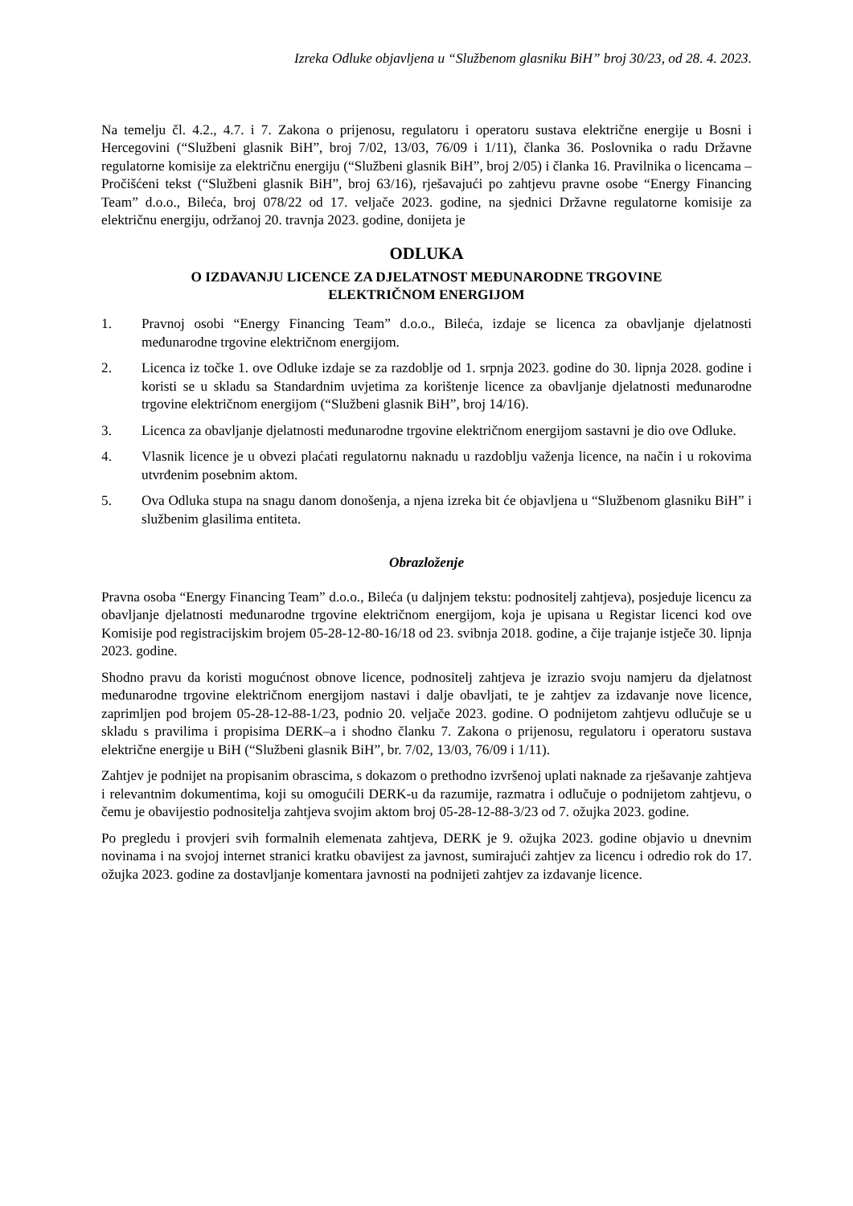Izreka Odluke objavljena u “Službenom glasniku BiH” broj 30/23, od 28. 4. 2023.
Na temelju čl. 4.2., 4.7. i 7. Zakona o prijenosu, regulatoru i operatoru sustava električne energije u Bosni i Hercegovini (“Službeni glasnik BiH”, broj 7/02, 13/03, 76/09 i 1/11), članka 36. Poslovnika o radu Državne regulatorne komisije za električnu energiju (“Službeni glasnik BiH”, broj 2/05) i članka 16. Pravilnika o licencama – Pročišćeni tekst (“Službeni glasnik BiH”, broj 63/16), rješavajući po zahtjevu pravne osobe “Energy Financing Team” d.o.o., Bileća, broj 078/22 od 17. veljače 2023. godine, na sjednici Državne regulatorne komisije za električnu energiju, održanoj 20. travnja 2023. godine, donijeta je
ODLUKA
O IZDAVANJU LICENCE ZA DJELATNOST MEĐUNARODNE TRGOVINE
ELEKTRIČNOM ENERGIJOM
1. Pravnoj osobi “Energy Financing Team” d.o.o., Bileća, izdaje se licenca za obavljanje djelatnosti međunarodne trgovine električnom energijom.
2. Licenca iz točke 1. ove Odluke izdaje se za razdoblje od 1. srpnja 2023. godine do 30. lipnja 2028. godine i koristi se u skladu sa Standardnim uvjetima za korištenje licence za obavljanje djelatnosti međunarodne trgovine električnom energijom (“Službeni glasnik BiH”, broj 14/16).
3. Licenca za obavljanje djelatnosti međunarodne trgovine električnom energijom sastavni je dio ove Odluke.
4. Vlasnik licence je u obvezi plaćati regulatornu naknadu u razdoblju važenja licence, na način i u rokovima utvrđenim posebnim aktom.
5. Ova Odluka stupa na snagu danom donošenja, a njena izreka bit će objavljena u “Službenom glasniku BiH” i službenim glasilima entiteta.
Obrazloženje
Pravna osoba “Energy Financing Team” d.o.o., Bileća (u daljnjem tekstu: podnositelj zahtjeva), posjeduje licencu za obavljanje djelatnosti međunarodne trgovine električnom energijom, koja je upisana u Registar licenci kod ove Komisije pod registracijskim brojem 05-28-12-80-16/18 od 23. svibnja 2018. godine, a čije trajanje istječe 30. lipnja 2023. godine.
Shodno pravu da koristi mogućnost obnove licence, podnositelj zahtjeva je izrazio svoju namjeru da djelatnost međunarodne trgovine električnom energijom nastavi i dalje obavljati, te je zahtjev za izdavanje nove licence, zaprimljen pod brojem 05-28-12-88-1/23, podnio 20. veljače 2023. godine. O podnijetom zahtjevu odlučuje se u skladu s pravilima i propisima DERK–a i shodno članku 7. Zakona o prijenosu, regulatoru i operatoru sustava električne energije u BiH (“Službeni glasnik BiH”, br. 7/02, 13/03, 76/09 i 1/11).
Zahtjev je podnijet na propisanim obrascima, s dokazom o prethodno izvršenoj uplati naknade za rješavanje zahtjeva i relevantnim dokumentima, koji su omogućili DERK-u da razumije, razmatra i odlučuje o podnijetom zahtjevu, o čemu je obavijestio podnositelja zahtjeva svojim aktom broj 05-28-12-88-3/23 od 7. ožujka 2023. godine.
Po pregledu i provjeri svih formalnih elemenata zahtjeva, DERK je 9. ožujka 2023. godine objavio u dnevnim novinama i na svojoj internet stranici kratku obavijest za javnost, sumirajući zahtjev za licencu i odredio rok do 17. ožujka 2023. godine za dostavljanje komentara javnosti na podnijeti zahtjev za izdavanje licence.